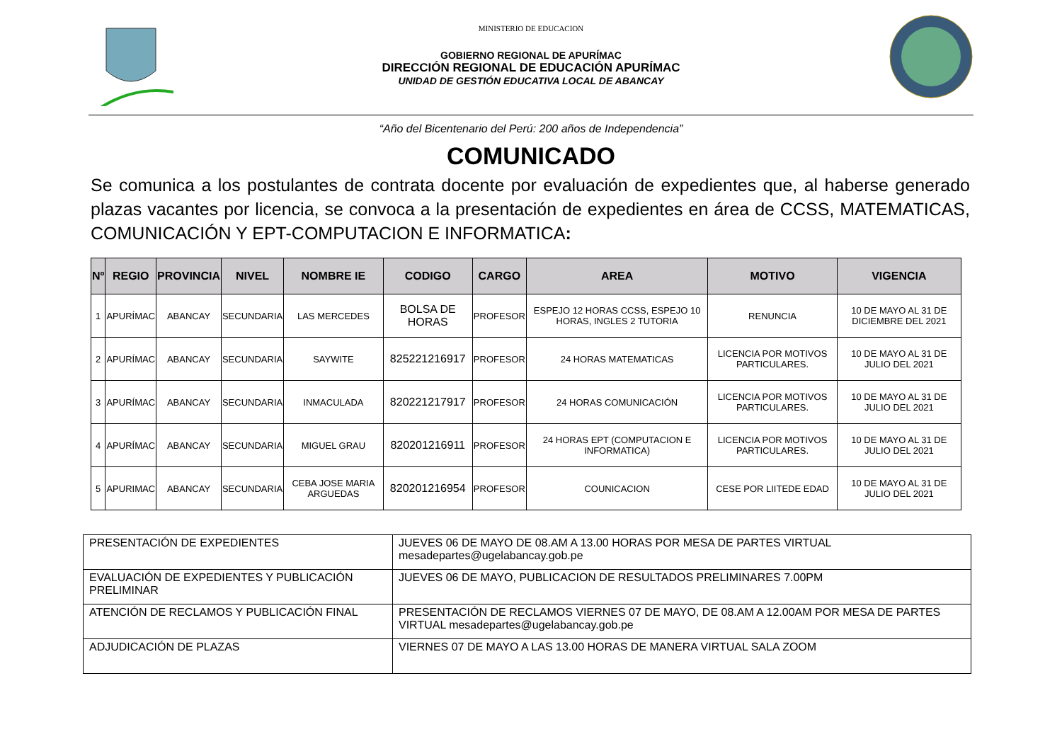MINISTERIO DE EDUCACION
GOBIERNO REGIONAL DE APURÍMAC
DIRECCIÓN REGIONAL DE EDUCACIÓN APURÍMAC
UNIDAD DE GESTIÓN EDUCATIVA LOCAL DE ABANCAY
“Año del Bicentenario del Perú: 200 años de Independencia”
COMUNICADO
Se comunica a los postulantes de contrata docente por evaluación de expedientes que, al haberse generado plazas vacantes por licencia, se convoca a la presentación de expedientes en área de CCSS, MATEMATICAS, COMUNICACIÓN Y EPT-COMPUTACION E INFORMATICA:
| Nº | REGIO | PROVINCIA | NIVEL | NOMBRE IE | CODIGO | CARGO | AREA | MOTIVO | VIGENCIA |
| --- | --- | --- | --- | --- | --- | --- | --- | --- | --- |
| 1 | APURÍMAC | ABANCAY | SECUNDARIA | LAS MERCEDES | BOLSA DE HORAS | PROFESOR | ESPEJO 12 HORAS CCSS, ESPEJO 10 HORAS, INGLES 2 TUTORIA | RENUNCIA | 10 DE MAYO AL 31 DE DICIEMBRE DEL 2021 |
| 2 | APURÍMAC | ABANCAY | SECUNDARIA | SAYWITE | 825221216917 | PROFESOR | 24 HORAS MATEMATICAS | LICENCIA POR MOTIVOS PARTICULARES. | 10 DE MAYO AL 31 DE JULIO DEL 2021 |
| 3 | APURÍMAC | ABANCAY | SECUNDARIA | INMACULADA | 820221217917 | PROFESOR | 24 HORAS COMUNICACIÓN | LICENCIA POR MOTIVOS PARTICULARES. | 10 DE MAYO AL 31 DE JULIO DEL 2021 |
| 4 | APURÍMAC | ABANCAY | SECUNDARIA | MIGUEL GRAU | 820201216911 | PROFESOR | 24 HORAS EPT (COMPUTACION E INFORMATICA) | LICENCIA POR MOTIVOS PARTICULARES. | 10 DE MAYO AL 31 DE JULIO DEL 2021 |
| 5 | APURIMAC | ABANCAY | SECUNDARIA | CEBA JOSE MARIA ARGUEDAS | 820201216954 | PROFESOR | COUNICACION | CESE POR LIITEDE EDAD | 10 DE MAYO AL 31 DE JULIO DEL 2021 |
| PRESENTACIÓN DE EXPEDIENTES | JUEVES 06 DE MAYO DE 08.AM A 13.00 HORAS POR MESA DE PARTES VIRTUAL mesadepartes@ugelabancay.gob.pe |
| EVALUACIÓN DE EXPEDIENTES Y PUBLICACIÓN PRELIMINAR | JUEVES 06 DE MAYO, PUBLICACION DE RESULTADOS PRELIMINARES 7.00PM |
| ATENCIÓN DE RECLAMOS Y PUBLICACIÓN FINAL | PRESENTACIÓN DE RECLAMOS VIERNES 07 DE MAYO, DE 08.AM A 12.00AM POR MESA DE PARTES VIRTUAL mesadepartes@ugelabancay.gob.pe |
| ADJUDICACIÓN DE PLAZAS | VIERNES 07 DE MAYO A LAS 13.00 HORAS DE MANERA VIRTUAL SALA ZOOM |